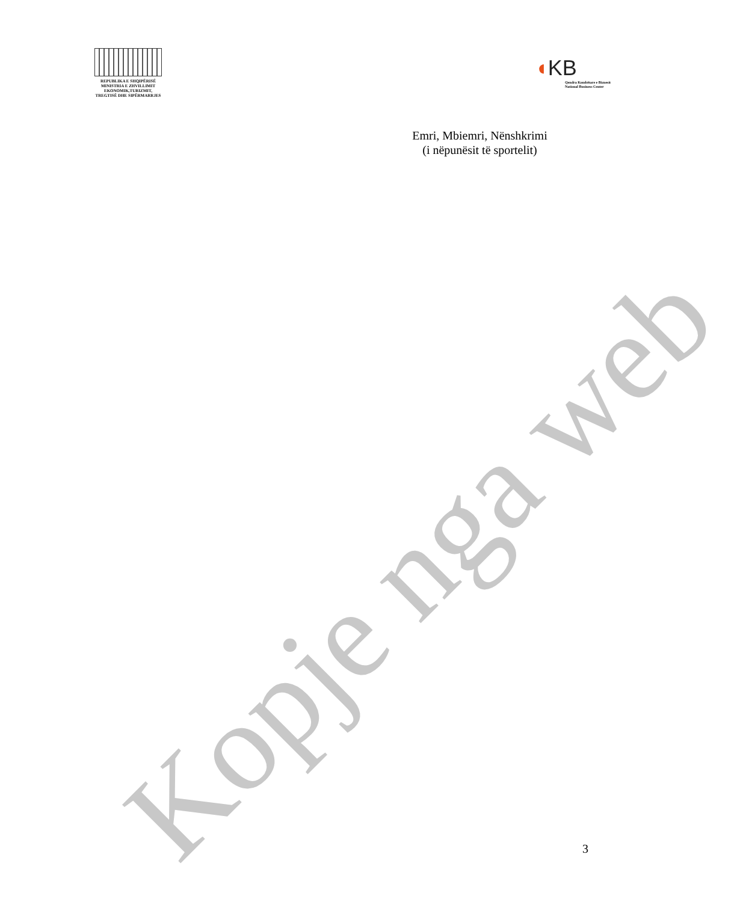REPUBLIKA E SHQIPËRISË
MINISTRIA E ZHVILLIMIT
EKONOMIK,TURIZMIT,
TREGTISË DHE SIPËRMARRJES
◖KB
Qendra Kombëtare e Biznesit
National Business Center
Emri, Mbiemri, Nënshkrimi
(i nëpunësit të sportelit)
Kopje nga web
3